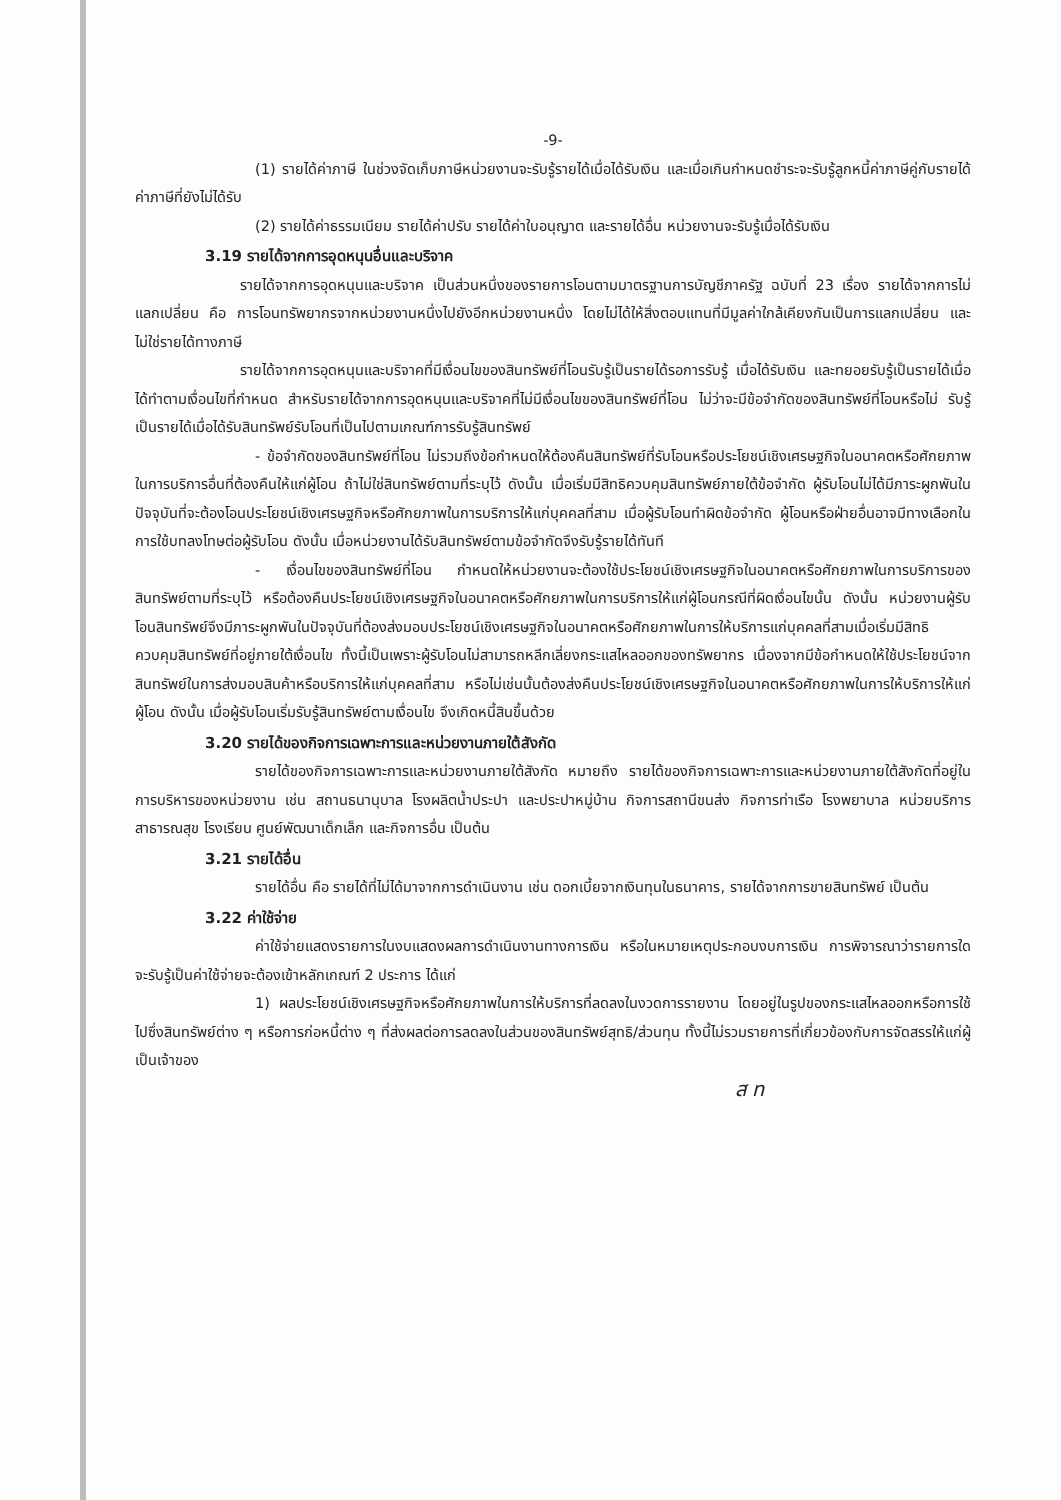-9-
(1) รายได้ค่าภาษี ในช่วงจัดเก็บภาษีหน่วยงานจะรับรู้รายได้เมื่อได้รับเงิน และเมื่อเกินกำหนดชำระจะรับรู้ลูกหนี้ค่าภาษีคู่กับรายได้ค่าภาษีที่ยังไม่ได้รับ
(2) รายได้ค่าธรรมเนียม รายได้ค่าปรับ รายได้ค่าใบอนุญาต และรายได้อื่น หน่วยงานจะรับรู้เมื่อได้รับเงิน
3.19 รายได้จากการอุดหนุนอื่นและบริจาค
รายได้จากการอุดหนุนและบริจาค เป็นส่วนหนึ่งของรายการโอนตามมาตรฐานการบัญชีภาครัฐ ฉบับที่ 23 เรื่อง รายได้จากการไม่แลกเปลี่ยน คือ การโอนทรัพยากรจากหน่วยงานหนึ่งไปยังอีกหน่วยงานหนึ่ง โดยไม่ได้ให้สิ่งตอบแทนที่มีมูลค่าใกล้เคียงกันเป็นการแลกเปลี่ยน และไม่ใช่รายได้ทางภาษี
รายได้จากการอุดหนุนและบริจาคที่มีเงื่อนไขของสินทรัพย์ที่โอนรับรู้เป็นรายได้รอการรับรู้ เมื่อได้รับเงิน และทยอยรับรู้เป็นรายได้เมื่อได้ทำตามเงื่อนไขที่กำหนด สำหรับรายได้จากการอุดหนุนและบริจาคที่ไม่มีเงื่อนไขของสินทรัพย์ที่โอน ไม่ว่าจะมีข้อจำกัดของสินทรัพย์ที่โอนหรือไม่ รับรู้เป็นรายได้เมื่อได้รับสินทรัพย์รับโอนที่เป็นไปตามเกณฑ์การรับรู้สินทรัพย์
- ข้อจำกัดของสินทรัพย์ที่โอน ไม่รวมถึงข้อกำหนดให้ต้องคืนสินทรัพย์ที่รับโอนหรือประโยชน์เชิงเศรษฐกิจในอนาคตหรือศักยภาพในการบริการอื่นที่ต้องคืนให้แก่ผู้โอน ถ้าไม่ใช่สินทรัพย์ตามที่ระบุไว้ ดังนั้น เมื่อเริ่มมีสิทธิควบคุมสินทรัพย์ภายใต้ข้อจำกัด ผู้รับโอนไม่ได้มีภาระผูกพันในปัจจุบันที่จะต้องโอนประโยชน์เชิงเศรษฐกิจหรือศักยภาพในการบริการให้แก่บุคคลที่สาม เมื่อผู้รับโอนทำผิดข้อจำกัด ผู้โอนหรือฝ่ายอื่นอาจมีทางเลือกในการใช้บทลงโทษต่อผู้รับโอน ดังนั้น เมื่อหน่วยงานได้รับสินทรัพย์ตามข้อจำกัดจึงรับรู้รายได้ทันที
- เงื่อนไขของสินทรัพย์ที่โอน กำหนดให้หน่วยงานจะต้องใช้ประโยชน์เชิงเศรษฐกิจในอนาคตหรือศักยภาพในการบริการของสินทรัพย์ตามที่ระบุไว้ หรือต้องคืนประโยชน์เชิงเศรษฐกิจในอนาคตหรือศักยภาพในการบริการให้แก่ผู้โอนกรณีที่ผิดเงื่อนไขนั้น ดังนั้น หน่วยงานผู้รับโอนสินทรัพย์จึงมีภาระผูกพันในปัจจุบันที่ต้องส่งมอบประโยชน์เชิงเศรษฐกิจในอนาคตหรือศักยภาพในการให้บริการแก่บุคคลที่สามเมื่อเริ่มมีสิทธิควบคุมสินทรัพย์ที่อยู่ภายใต้เงื่อนไข ทั้งนี้เป็นเพราะผู้รับโอนไม่สามารถหลีกเลี่ยงกระแสไหลออกของทรัพยากร เนื่องจากมีข้อกำหนดให้ใช้ประโยชน์จากสินทรัพย์ในการส่งมอบสินค้าหรือบริการให้แก่บุคคลที่สาม หรือไม่เช่นนั้นต้องส่งคืนประโยชน์เชิงเศรษฐกิจในอนาคตหรือศักยภาพในการให้บริการให้แก่ผู้โอน ดังนั้น เมื่อผู้รับโอนเริ่มรับรู้สินทรัพย์ตามเงื่อนไข จึงเกิดหนี้สินขึ้นด้วย
3.20 รายได้ของกิจการเฉพาะการและหน่วยงานภายใต้สังกัด
รายได้ของกิจการเฉพาะการและหน่วยงานภายใต้สังกัด หมายถึง รายได้ของกิจการเฉพาะการและหน่วยงานภายใต้สังกัดที่อยู่ในการบริหารของหน่วยงาน เช่น สถานธนานุบาล โรงผลิตน้ำประปา และประปาหมู่บ้าน กิจการสถานีขนส่ง กิจการท่าเรือ โรงพยาบาล หน่วยบริการสาธารณสุข โรงเรียน ศูนย์พัฒนาเด็กเล็ก และกิจการอื่น เป็นต้น
3.21 รายได้อื่น
รายได้อื่น คือ รายได้ที่ไม่ได้มาจากการดำเนินงาน เช่น ดอกเบี้ยจากเงินทุนในธนาคาร, รายได้จากการขายสินทรัพย์ เป็นต้น
3.22 ค่าใช้จ่าย
ค่าใช้จ่ายแสดงรายการในงบแสดงผลการดำเนินงานทางการเงิน หรือในหมายเหตุประกอบงบการเงิน การพิจารณาว่ารายการใดจะรับรู้เป็นค่าใช้จ่ายจะต้องเข้าหลักเกณฑ์ 2 ประการ ได้แก่
1) ผลประโยชน์เชิงเศรษฐกิจหรือศักยภาพในการให้บริการที่ลดลงในงวดการรายงาน โดยอยู่ในรูปของกระแสไหลออกหรือการใช้ไปซึ่งสินทรัพย์ต่าง ๆ หรือการก่อหนี้ต่าง ๆ ที่ส่งผลต่อการลดลงในส่วนของสินทรัพย์สุทธิ/ส่วนทุน ทั้งนี้ไม่รวมรายการที่เกี่ยวข้องกับการจัดสรรให้แก่ผู้เป็นเจ้าของ
ส ท